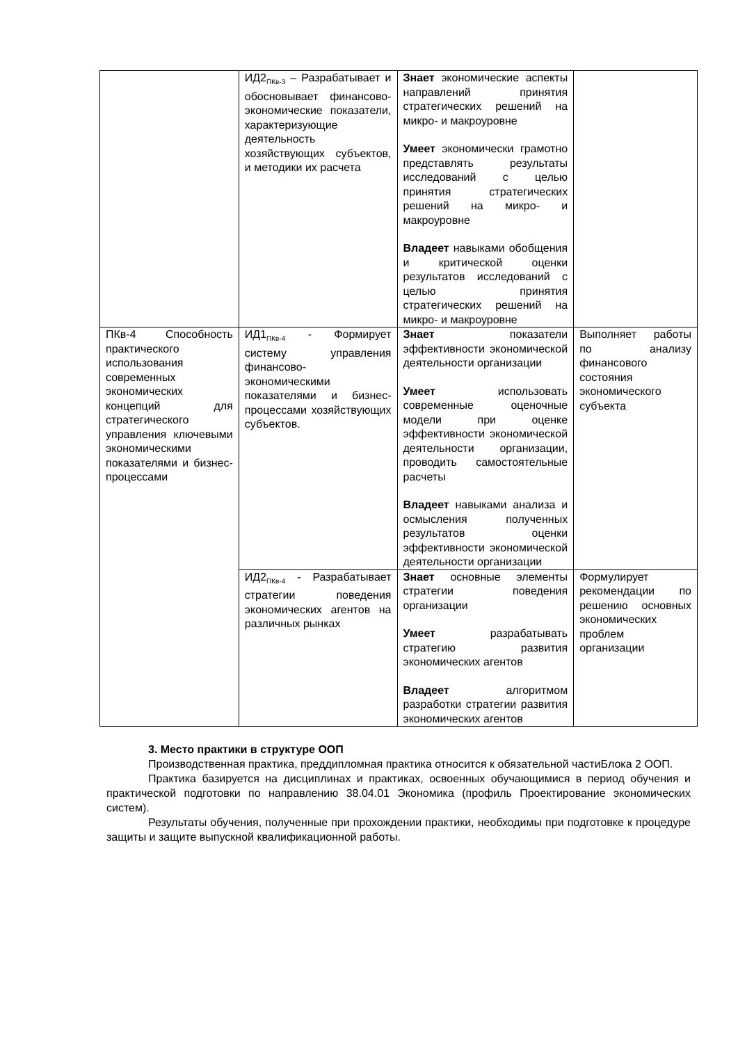| | ИД2<sub>ПКв-3</sub> – Разрабатывает и обосновывает финансово-экономические показатели, характеризующие деятельность хозяйствующих субъектов, и методики их расчета | Знает экономические аспекты направлений принятия стратегических решений на микро- и макроуровне Умеет экономически грамотно представлять результаты исследований с целью принятия стратегических решений на микро- и макроуровне Владеет навыками обобщения и критической оценки результатов исследований с целью принятия стратегических решений на микро- и макроуровне | |
| ПКв-4 Способность практического использования современных экономических концепций для стратегического управления ключевыми экономическими показателями и бизнес-процессами | ИД1<sub>ПКв-4</sub> - Формирует систему управления финансово-экономическими показателями и бизнес-процессами хозяйствующих субъектов. | Знает показатели эффективности экономической деятельности организации Умеет использовать современные оценочные модели при оценке эффективности экономической деятельности организации, проводить самостоятельные расчеты Владеет навыками анализа и осмысления полученных результатов оценки эффективности экономической деятельности организации | Выполняет работы по анализу финансового состояния экономического субъекта |
| | ИД2<sub>ПКв-4</sub> - Разрабатывает стратегии поведения экономических агентов на различных рынках | Знает основные элементы стратегии поведения организации Умеет разрабатывать стратегию развития экономических агентов Владеет алгоритмом разработки стратегии развития экономических агентов | Формулирует рекомендации по решению основных экономических проблем организации |
3. Место практики в структуре ООП
Производственная практика, преддипломная практика относится к обязательной частиБлока 2 ООП.
Практика базируется на дисциплинах и практиках, освоенных обучающимися в период обучения и практической подготовки по направлению 38.04.01 Экономика (профиль Проектирование экономических систем).
Результаты обучения, полученные при прохождении практики, необходимы при подготовке к процедуре защиты и защите выпускной квалификационной работы.